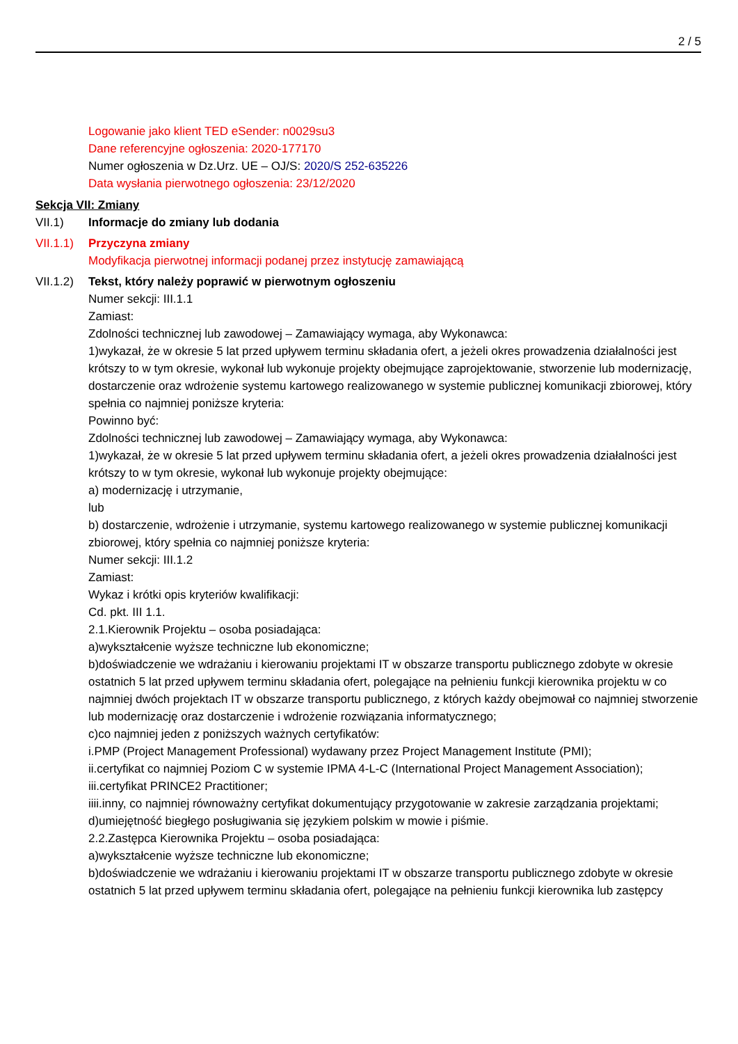2 / 5
Logowanie jako klient TED eSender: n0029su3
Dane referencyjne ogłoszenia: 2020-177170
Numer ogłoszenia w Dz.Urz. UE – OJ/S: 2020/S 252-635226
Data wysłania pierwotnego ogłoszenia: 23/12/2020
Sekcja VII: Zmiany
VII.1) Informacje do zmiany lub dodania
VII.1.1)
Przyczyna zmiany
Modyfikacja pierwotnej informacji podanej przez instytucję zamawiającą
VII.1.2)
Tekst, który należy poprawić w pierwotnym ogłoszeniu
Numer sekcji: III.1.1
Zamiast:
Zdolności technicznej lub zawodowej – Zamawiający wymaga, aby Wykonawca:
1)wykazał, że w okresie 5 lat przed upływem terminu składania ofert, a jeżeli okres prowadzenia działalności jest krótszy to w tym okresie, wykonał lub wykonuje projekty obejmujące zaprojektowanie, stworzenie lub modernizację, dostarczenie oraz wdrożenie systemu kartowego realizowanego w systemie publicznej komunikacji zbiorowej, który spełnia co najmniej poniższe kryteria:
Powinno być:
Zdolności technicznej lub zawodowej – Zamawiający wymaga, aby Wykonawca:
1)wykazał, że w okresie 5 lat przed upływem terminu składania ofert, a jeżeli okres prowadzenia działalności jest krótszy to w tym okresie, wykonał lub wykonuje projekty obejmujące:
a) modernizację i utrzymanie,
lub
b) dostarczenie, wdrożenie i utrzymanie, systemu kartowego realizowanego w systemie publicznej komunikacji zbiorowej, który spełnia co najmniej poniższe kryteria:
Numer sekcji: III.1.2
Zamiast:
Wykaz i krótki opis kryteriów kwalifikacji:
Cd. pkt. III 1.1.
2.1.Kierownik Projektu – osoba posiadająca:
a)wykształcenie wyższe techniczne lub ekonomiczne;
b)doświadczenie we wdrażaniu i kierowaniu projektami IT w obszarze transportu publicznego zdobyte w okresie ostatnich 5 lat przed upływem terminu składania ofert, polegające na pełnieniu funkcji kierownika projektu w co najmniej dwóch projektach IT w obszarze transportu publicznego, z których każdy obejmował co najmniej stworzenie lub modernizację oraz dostarczenie i wdrożenie rozwiązania informatycznego;
c)co najmniej jeden z poniższych ważnych certyfikatów:
i.PMP (Project Management Professional) wydawany przez Project Management Institute (PMI);
ii.certyfikat co najmniej Poziom C w systemie IPMA 4-L-C (International Project Management Association);
iii.certyfikat PRINCE2 Practitioner;
iiii.inny, co najmniej równoważny certyfikat dokumentujący przygotowanie w zakresie zarządzania projektami;
d)umiejętność biegłego posługiwania się językiem polskim w mowie i piśmie.
2.2.Zastępca Kierownika Projektu – osoba posiadająca:
a)wykształcenie wyższe techniczne lub ekonomiczne;
b)doświadczenie we wdrażaniu i kierowaniu projektami IT w obszarze transportu publicznego zdobyte w okresie ostatnich 5 lat przed upływem terminu składania ofert, polegające na pełnieniu funkcji kierownika lub zastępcy